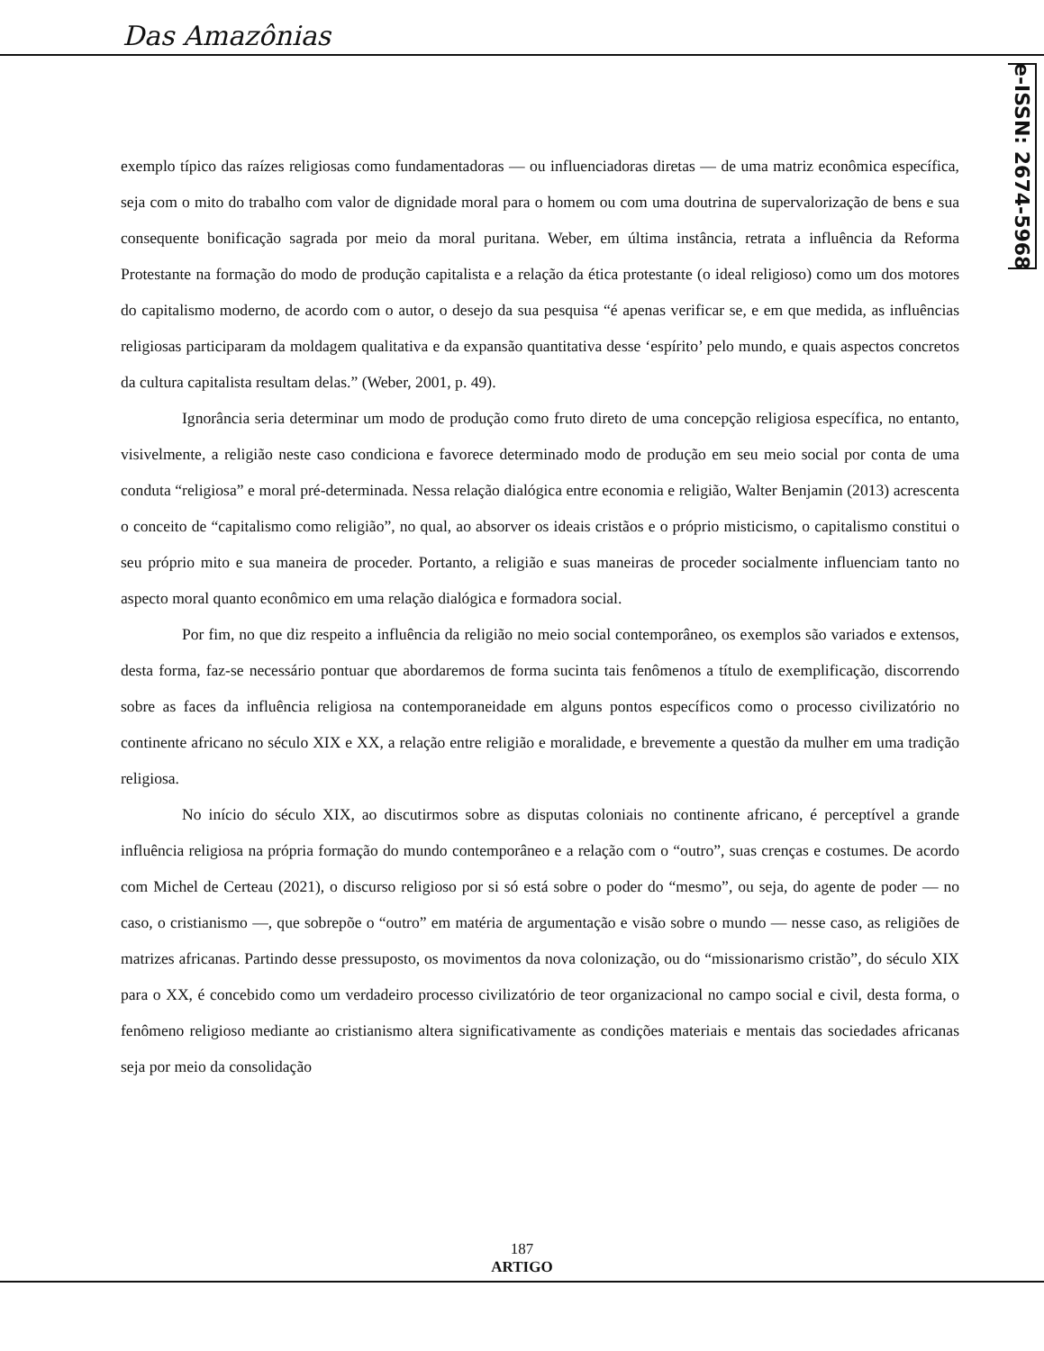Das Amazônias
e-ISSN: 2674-5968
exemplo típico das raízes religiosas como fundamentadoras — ou influenciadoras diretas — de uma matriz econômica específica, seja com o mito do trabalho com valor de dignidade moral para o homem ou com uma doutrina de supervalorização de bens e sua consequente bonificação sagrada por meio da moral puritana. Weber, em última instância, retrata a influência da Reforma Protestante na formação do modo de produção capitalista e a relação da ética protestante (o ideal religioso) como um dos motores do capitalismo moderno, de acordo com o autor, o desejo da sua pesquisa “é apenas verificar se, e em que medida, as influências religiosas participaram da moldagem qualitativa e da expansão quantitativa desse ‘espírito’ pelo mundo, e quais aspectos concretos da cultura capitalista resultam delas.” (Weber, 2001, p. 49).
Ignorância seria determinar um modo de produção como fruto direto de uma concepção religiosa específica, no entanto, visivelmente, a religião neste caso condiciona e favorece determinado modo de produção em seu meio social por conta de uma conduta “religiosa” e moral pré-determinada. Nessa relação dialógica entre economia e religião, Walter Benjamin (2013) acrescenta o conceito de “capitalismo como religião”, no qual, ao absorver os ideais cristãos e o próprio misticismo, o capitalismo constitui o seu próprio mito e sua maneira de proceder. Portanto, a religião e suas maneiras de proceder socialmente influenciam tanto no aspecto moral quanto econômico em uma relação dialógica e formadora social.
Por fim, no que diz respeito a influência da religião no meio social contemporâneo, os exemplos são variados e extensos, desta forma, faz-se necessário pontuar que abordaremos de forma sucinta tais fenômenos a título de exemplificação, discorrendo sobre as faces da influência religiosa na contemporaneidade em alguns pontos específicos como o processo civilizatório no continente africano no século XIX e XX, a relação entre religião e moralidade, e brevemente a questão da mulher em uma tradição religiosa.
No início do século XIX, ao discutirmos sobre as disputas coloniais no continente africano, é perceptível a grande influência religiosa na própria formação do mundo contemporâneo e a relação com o “outro”, suas crenças e costumes. De acordo com Michel de Certeau (2021), o discurso religioso por si só está sobre o poder do “mesmo”, ou seja, do agente de poder — no caso, o cristianismo —, que sobrepõe o “outro” em matéria de argumentação e visão sobre o mundo — nesse caso, as religiões de matrizes africanas. Partindo desse pressuposto, os movimentos da nova colonização, ou do “missionarismo cristão”, do século XIX para o XX, é concebido como um verdadeiro processo civilizatório de teor organizacional no campo social e civil, desta forma, o fenômeno religioso mediante ao cristianismo altera significativamente as condições materiais e mentais das sociedades africanas seja por meio da consolidação
187
ARTIGO